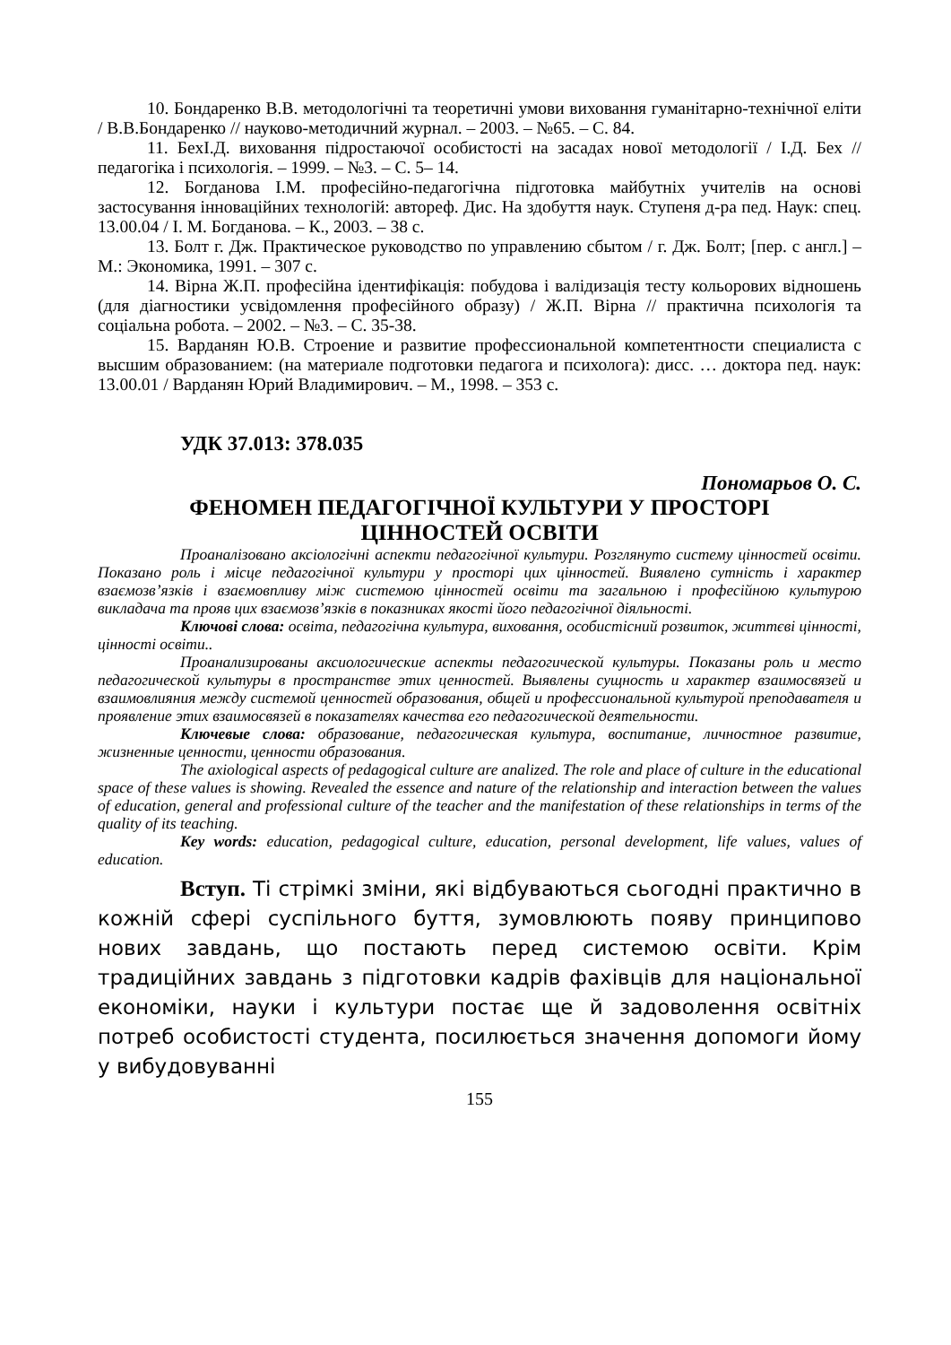10. Бондаренко В.В. методологічні та теоретичні умови виховання гуманітарно-технічної еліти / В.В.Бондаренко // науково-методичний журнал. – 2003. – №65. – С. 84.
11. БехІ.Д. виховання підростаючої особистості на засадах нової методології / І.Д. Бех // педагогіка і психологія. – 1999. – №3. – С. 5– 14.
12. Богданова І.М. професійно-педагогічна підготовка майбутніх учителів на основі застосування інноваційних технологій: автореф. Дис. На здобуття наук. Ступеня д-ра пед. Наук: спец. 13.00.04 / І. М. Богданова. – К., 2003. – 38 с.
13. Болт г. Дж. Практическое руководство по управлению сбытом / г. Дж. Болт; [пер. с англ.] – М.: Экономика, 1991. – 307 с.
14. Вірна Ж.П. професійна ідентифікація: побудова і валідизація тесту кольорових відношень (для діагностики усвідомлення професійного образу) / Ж.П. Вірна // практична психологія та соціальна робота. – 2002. – №3. – С. 35-38.
15. Варданян Ю.В. Строение и развитие профессиональной компетентности специалиста с высшим образованием: (на материале подготовки педагога и психолога): дисс. … доктора пед. наук: 13.00.01 / Варданян Юрий Владимирович. – М., 1998. – 353 с.
УДК 37.013: 378.035
Пономарьов О. С.
ФЕНОМЕН ПЕДАГОГІЧНОЇ КУЛЬТУРИ У ПРОСТОРІ
ЦІННОСТЕЙ ОСВІТИ
Проаналізовано аксіологічні аспекти педагогічної культури. Розглянуто систему цінностей освіти. Показано роль і місце педагогічної культури у просторі цих цінностей. Виявлено сутність і характер взаємозв’язків і взаємовпливу між системою цінностей освіти та загальною і професійною культурою викладача та прояв цих взаємозв’язків в показниках якості його педагогічної діяльності.
Ключові слова: освіта, педагогічна культура, виховання, особистісний розвиток, життєві цінності, цінності освіти..
Проанализированы аксиологические аспекты педагогической культуры. Показаны роль и место педагогической культуры в пространстве этих ценностей. Выявлены сущность и характер взаимосвязей и взаимовлияния между системой ценностей образования, общей и профессиональной культурой преподавателя и проявление этих взаимосвязей в показателях качества его педагогической деятельности.
Ключевые слова: образование, педагогическая культура, воспитание, личностное развитие, жизненные ценности, ценности образования.
The axiological aspects of pedagogical culture are analized. The role and place of culture in the educational space of these values is showing. Revealed the essence and nature of the relationship and interaction between the values of education, general and professional culture of the teacher and the manifestation of these relationships in terms of the quality of its teaching.
Key words: education, pedagogical culture, education, personal development, life values, values of education.
Вступ. Ті стрімкі зміни, які відбуваються сьогодні практично в кожній сфері суспільного буття, зумовлюють появу принципово нових завдань, що постають перед системою освіти. Крім традиційних завдань з підготовки кадрів фахівців для національної економіки, науки і культури постає ще й задоволення освітніх потреб особистості студента, посилюється значення допомоги йому у вибудовуванні
155